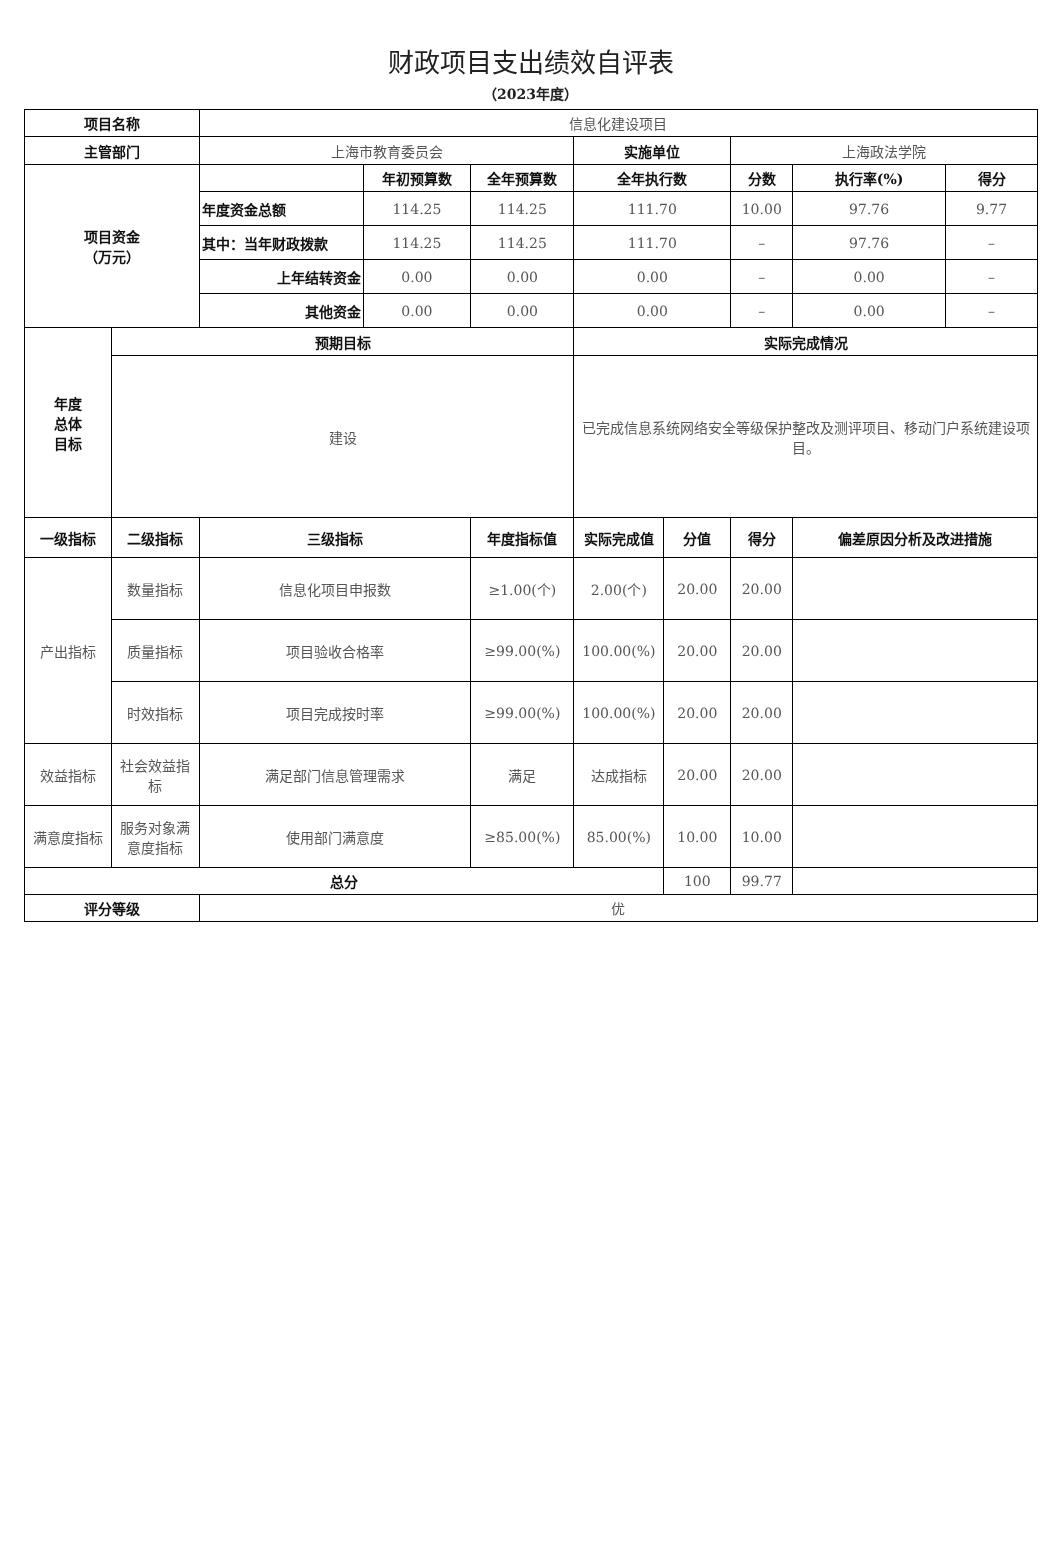财政项目支出绩效自评表
（2023年度）
| 项目名称 | | 信息化建设项目 | | | | | | | |
| 主管部门 | | 上海市教育委员会 | | | 实施单位 | | 上海政法学院 | | |
| 项目资金 （万元） | | | 年初预算数 | 全年预算数 | 全年执行数 | | 分数 | 执行率(%) | 得分 |
| | | 年度资金总额 | 114.25 | 114.25 | 111.70 | | 10.00 | 97.76 | 9.77 |
| | | 其中：当年财政拨款 | 114.25 | 114.25 | 111.70 | | – | 97.76 | – |
| | | 上年结转资金 | 0.00 | 0.00 | 0.00 | | – | 0.00 | – |
| | | 其他资金 | 0.00 | 0.00 | 0.00 | | – | 0.00 | – |
| 年度 总体 目标 | 预期目标 | | | | 实际完成情况 | | | | |
| | 建设 | | | | 已完成信息系统网络安全等级保护整改及测评项目、移动门户系统建设项目。 | | | | |
| 一级指标 | 二级指标 | 三级指标 | | 年度指标值 | 实际完成值 | 分值 | 得分 | 偏差原因分析及改进措施 | |
| 产出指标 | 数量指标 | 信息化项目申报数 | | ≥1.00(个) | 2.00(个) | 20.00 | 20.00 | | |
| | 质量指标 | 项目验收合格率 | | ≥99.00(%) | 100.00(%) | 20.00 | 20.00 | | |
| | 时效指标 | 项目完成按时率 | | ≥99.00(%) | 100.00(%) | 20.00 | 20.00 | | |
| 效益指标 | 社会效益指标 | 满足部门信息管理需求 | | 满足 | 达成指标 | 20.00 | 20.00 | | |
| 满意度指标 | 服务对象满意度指标 | 使用部门满意度 | | ≥85.00(%) | 85.00(%) | 10.00 | 10.00 | | |
| 总分 | | | | | | 100 | 99.77 | | |
| 评分等级 | | 优 | | | | | | | |